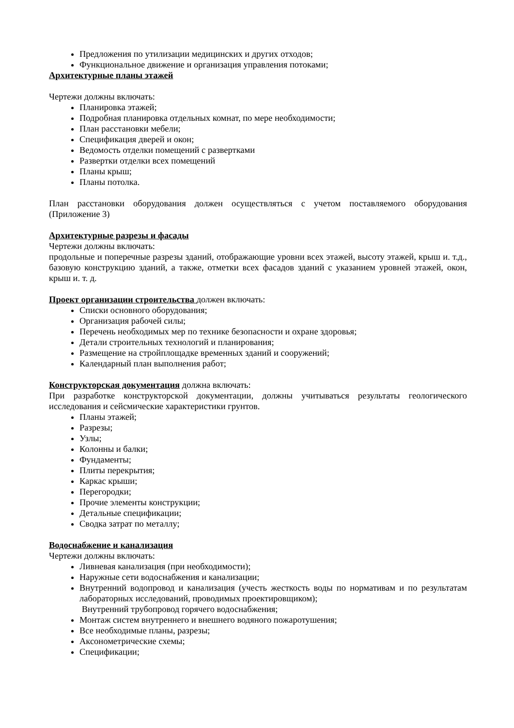Предложения по утилизации медицинских и других отходов;
Функциональное движение и организация управления потоками;
Архитектурные планы этажей
Чертежи должны включать:
Планировка этажей;
Подробная планировка отдельных комнат, по мере необходимости;
План расстановки мебели;
Спецификация дверей и окон;
Ведомость отделки помещений с развертками
Развертки отделки всех помещений
Планы крыш;
Планы потолка.
План расстановки оборудования должен осуществляться с учетом поставляемого оборудования (Приложение 3)
Архитектурные разрезы и фасады
Чертежи должны включать:
продольные и поперечные разрезы зданий, отображающие уровни всех этажей, высоту этажей, крыш и. т.д., базовую конструкцию зданий, а также, отметки всех фасадов зданий с указанием уровней этажей, окон, крыш и. т. д.
Проект организации строительства должен включать:
Списки основного оборудования;
Организация рабочей силы;
Перечень необходимых мер по технике безопасности и охране здоровья;
Детали строительных технологий и планирования;
Размещение на стройплощадке временных зданий и сооружений;
Календарный план выполнения работ;
Конструкторская документация должна включать:
При разработке конструкторской документации, должны учитываться результаты геологического исследования и сейсмические характеристики грунтов.
Планы этажей;
Разрезы;
Узлы;
Колонны и балки;
Фундаменты;
Плиты перекрытия;
Каркас крыши;
Перегородки;
Прочие элементы конструкции;
Детальные спецификации;
Сводка затрат по металлу;
Водоснабжение и канализация
Чертежи должны включать:
Ливневая канализация (при необходимости);
Наружные сети водоснабжения и канализации;
Внутренний водопровод и канализация (учесть жесткость воды по нормативам и по результатам лабораторных исследований, проводимых проектировщиком);
Внутренний трубопровод горячего водоснабжения;
Монтаж систем внутреннего и внешнего водяного пожаротушения;
Все необходимые планы, разрезы;
Аксонометрические схемы;
Спецификации;